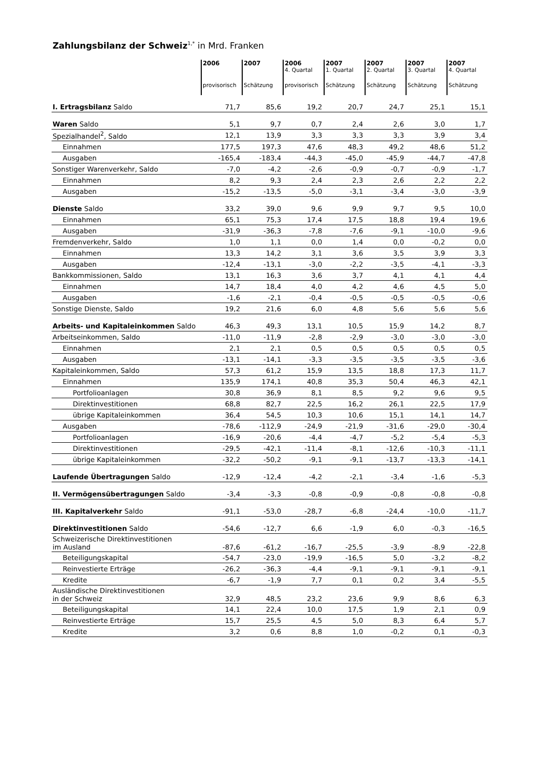Zahlungsbilanz der Schweiz<sup>1,*</sup> in Mrd. Franken
| | 2006 provisorisch | 2007 Schätzung | 2006 4. Quartal provisorisch | 2007 1. Quartal Schätzung | 2007 2. Quartal Schätzung | 2007 3. Quartal Schätzung | 2007 4. Quartal Schätzung |
| --- | --- | --- | --- | --- | --- | --- | --- |
| I. Ertragsbilanz Saldo | 71,7 | 85,6 | 19,2 | 20,7 | 24,7 | 25,1 | 15,1 |
| Waren Saldo | 5,1 | 9,7 | 0,7 | 2,4 | 2,6 | 3,0 | 1,7 |
| Spezialhandel<sup>2</sup>, Saldo | 12,1 | 13,9 | 3,3 | 3,3 | 3,3 | 3,9 | 3,4 |
| Einnahmen | 177,5 | 197,3 | 47,6 | 48,3 | 49,2 | 48,6 | 51,2 |
| Ausgaben | -165,4 | -183,4 | -44,3 | -45,0 | -45,9 | -44,7 | -47,8 |
| Sonstiger Warenverkehr, Saldo | -7,0 | -4,2 | -2,6 | -0,9 | -0,7 | -0,9 | -1,7 |
| Einnahmen | 8,2 | 9,3 | 2,4 | 2,3 | 2,6 | 2,2 | 2,2 |
| Ausgaben | -15,2 | -13,5 | -5,0 | -3,1 | -3,4 | -3,0 | -3,9 |
| Dienste Saldo | 33,2 | 39,0 | 9,6 | 9,9 | 9,7 | 9,5 | 10,0 |
| Einnahmen | 65,1 | 75,3 | 17,4 | 17,5 | 18,8 | 19,4 | 19,6 |
| Ausgaben | -31,9 | -36,3 | -7,8 | -7,6 | -9,1 | -10,0 | -9,6 |
| Fremdenverkehr, Saldo | 1,0 | 1,1 | 0,0 | 1,4 | 0,0 | -0,2 | 0,0 |
| Einnahmen | 13,3 | 14,2 | 3,1 | 3,6 | 3,5 | 3,9 | 3,3 |
| Ausgaben | -12,4 | -13,1 | -3,0 | -2,2 | -3,5 | -4,1 | -3,3 |
| Bankkommissionen, Saldo | 13,1 | 16,3 | 3,6 | 3,7 | 4,1 | 4,1 | 4,4 |
| Einnahmen | 14,7 | 18,4 | 4,0 | 4,2 | 4,6 | 4,5 | 5,0 |
| Ausgaben | -1,6 | -2,1 | -0,4 | -0,5 | -0,5 | -0,5 | -0,6 |
| Sonstige Dienste, Saldo | 19,2 | 21,6 | 6,0 | 4,8 | 5,6 | 5,6 | 5,6 |
| Arbeits- und Kapitaleinkommen Saldo | 46,3 | 49,3 | 13,1 | 10,5 | 15,9 | 14,2 | 8,7 |
| Arbeitseinkommen, Saldo | -11,0 | -11,9 | -2,8 | -2,9 | -3,0 | -3,0 | -3,0 |
| Einnahmen | 2,1 | 2,1 | 0,5 | 0,5 | 0,5 | 0,5 | 0,5 |
| Ausgaben | -13,1 | -14,1 | -3,3 | -3,5 | -3,5 | -3,5 | -3,6 |
| Kapitaleinkommen, Saldo | 57,3 | 61,2 | 15,9 | 13,5 | 18,8 | 17,3 | 11,7 |
| Einnahmen | 135,9 | 174,1 | 40,8 | 35,3 | 50,4 | 46,3 | 42,1 |
| Portfolioanlagen | 30,8 | 36,9 | 8,1 | 8,5 | 9,2 | 9,6 | 9,5 |
| Direktinvestitionen | 68,8 | 82,7 | 22,5 | 16,2 | 26,1 | 22,5 | 17,9 |
| übrige Kapitaleinkommen | 36,4 | 54,5 | 10,3 | 10,6 | 15,1 | 14,1 | 14,7 |
| Ausgaben | -78,6 | -112,9 | -24,9 | -21,9 | -31,6 | -29,0 | -30,4 |
| Portfolioanlagen | -16,9 | -20,6 | -4,4 | -4,7 | -5,2 | -5,4 | -5,3 |
| Direktinvestitionen | -29,5 | -42,1 | -11,4 | -8,1 | -12,6 | -10,3 | -11,1 |
| übrige Kapitaleinkommen | -32,2 | -50,2 | -9,1 | -9,1 | -13,7 | -13,3 | -14,1 |
| Laufende Übertragungen Saldo | -12,9 | -12,4 | -4,2 | -2,1 | -3,4 | -1,6 | -5,3 |
| II. Vermögensübertragungen Saldo | -3,4 | -3,3 | -0,8 | -0,9 | -0,8 | -0,8 | -0,8 |
| III. Kapitalverkehr Saldo | -91,1 | -53,0 | -28,7 | -6,8 | -24,4 | -10,0 | -11,7 |
| Direktinvestitionen Saldo | -54,6 | -12,7 | 6,6 | -1,9 | 6,0 | -0,3 | -16,5 |
| Schweizerische Direktinvestitionen im Ausland | -87,6 | -61,2 | -16,7 | -25,5 | -3,9 | -8,9 | -22,8 |
| Beteiligungskapital | -54,7 | -23,0 | -19,9 | -16,5 | 5,0 | -3,2 | -8,2 |
| Reinvestierte Erträge | -26,2 | -36,3 | -4,4 | -9,1 | -9,1 | -9,1 | -9,1 |
| Kredite | -6,7 | -1,9 | 7,7 | 0,1 | 0,2 | 3,4 | -5,5 |
| Ausländische Direktinvestitionen in der Schweiz | 32,9 | 48,5 | 23,2 | 23,6 | 9,9 | 8,6 | 6,3 |
| Beteiligungskapital | 14,1 | 22,4 | 10,0 | 17,5 | 1,9 | 2,1 | 0,9 |
| Reinvestierte Erträge | 15,7 | 25,5 | 4,5 | 5,0 | 8,3 | 6,4 | 5,7 |
| Kredite | 3,2 | 0,6 | 8,8 | 1,0 | -0,2 | 0,1 | -0,3 |